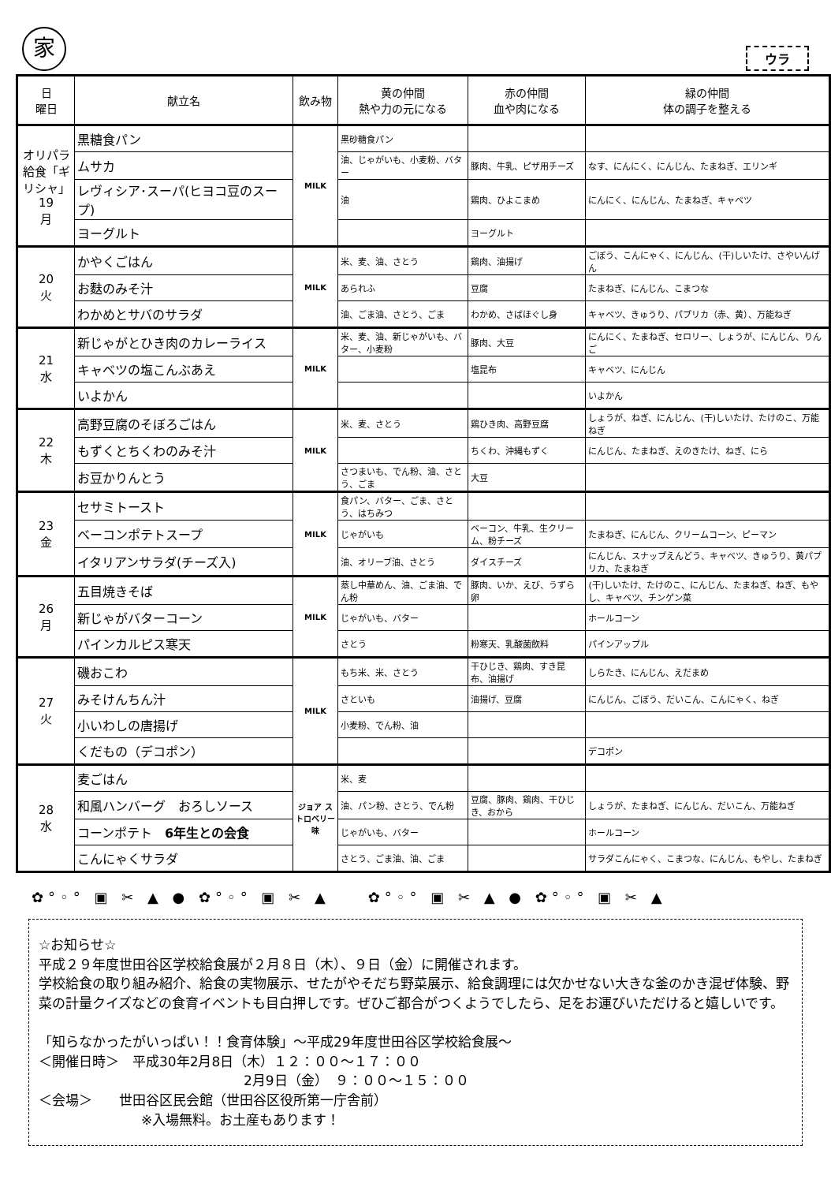家
ウラ
| 日 曜日 | 献立名 | 飲み物 | 黄の仲間 熱や力の元になる | 赤の仲間 血や肉になる | 緑の仲間 体の調子を整える |
| --- | --- | --- | --- | --- | --- |
| オリパラ給食「ギリシャ」 19 月 | 黒糖食パン | MILK | 黒砂糖食パン | | |
| | ムサカ | | 油、じゃがいも、小麦粉、バター | 豚肉、牛乳、ピザ用チーズ | なす、にんにく、にんじん、たまねぎ、エリンギ |
| | レヴィシア･スーパ(ヒヨコ豆のスープ) | | 油 | 鶏肉、ひよこまめ | にんにく、にんじん、たまねぎ、キャベツ |
| | ヨーグルト | | | ヨーグルト | |
| 20 火 | かやくごはん | MILK | 米、麦、油、さとう | 鶏肉、油揚げ | ごぼう、こんにゃく、にんじん、(干)しいたけ、さやいんげん |
| | お麩のみそ汁 | | あられふ | 豆腐 | たまねぎ、にんじん、こまつな |
| | わかめとサバのサラダ | | 油、ごま油、さとう、ごま | わかめ、さばほぐし身 | キャベツ、きゅうり、パプリカ（赤、黄）、万能ねぎ |
| 21 水 | 新じゃがとひき肉のカレーライス | MILK | 米、麦、油、新じゃがいも、バター、小麦粉 | 豚肉、大豆 | にんにく、たまねぎ、セロリー、しょうが、にんじん、りんご |
| | キャベツの塩こんぶあえ | | | 塩昆布 | キャベツ、にんじん |
| | いよかん | | | | いよかん |
| 22 木 | 高野豆腐のそぼろごはん | MILK | 米、麦、さとう | 鶏ひき肉、高野豆腐 | しょうが、ねぎ、にんじん、(干)しいたけ、たけのこ、万能ねぎ |
| | もずくとちくわのみそ汁 | | | ちくわ、沖縄もずく | にんじん、たまねぎ、えのきたけ、ねぎ、にら |
| | お豆かりんとう | | さつまいも、でん粉、油、さとう、ごま | 大豆 | |
| 23 金 | セサミトースト | MILK | 食パン、バター、ごま、さとう、はちみつ | | |
| | ベーコンポテトスープ | | じゃがいも | ベーコン、牛乳、生クリーム、粉チーズ | たまねぎ、にんじん、クリームコーン、ピーマン |
| | イタリアンサラダ(チーズ入) | | 油、オリーブ油、さとう | ダイスチーズ | にんじん、スナップえんどう、キャベツ、きゅうり、黄パプリカ、たまねぎ |
| 26 月 | 五目焼きそば | MILK | 蒸し中華めん、油、ごま油、でん粉 | 豚肉、いか、えび、うずら卵 | (干)しいたけ、たけのこ、にんじん、たまねぎ、ねぎ、もやし、キャベツ、チンゲン菜 |
| | 新じゃがバターコーン | | じゃがいも、バター | | ホールコーン |
| | パインカルピス寒天 | | さとう | 粉寒天、乳酸菌飲料 | パインアップル |
| 27 火 | 磯おこわ | MILK | もち米、米、さとう | 干ひじき、鶏肉、すき昆布、油揚げ | しらたき、にんじん、えだまめ |
| | みそけんちん汁 | | さといも | 油揚げ、豆腐 | にんじん、ごぼう、だいこん、こんにゃく、ねぎ |
| | 小いわしの唐揚げ | | 小麦粉、でん粉、油 | | |
| | くだもの（デコポン） | | | | デコポン |
| 28 水 | 麦ごはん | ジョア ストロベリー味 | 米、麦 | | |
| | 和風ハンバーグ おろしソース | | 油、パン粉、さとう、でん粉 | 豆腐、豚肉、鶏肉、干ひじき、おから | しょうが、たまねぎ、にんじん、だいこん、万能ねぎ |
| | コーンポテト 6年生との会食 | | じゃがいも、バター | | ホールコーン |
| | こんにゃくサラダ | | さとう、ごま油、油、ごま | | サラダこんにゃく、こまつな、にんじん、もやし、たまねぎ |
✿°◦° ▣ ✂ ▲ ● ✿°◦° ▣ ✂ ▲　　✿°◦° ▣ ✂ ▲ ● ✿°◦° ▣ ✂ ▲
☆お知らせ☆
平成２９年度世田谷区学校給食展が２月８日（木）、９日（金）に開催されます。
学校給食の取り組み紹介、給食の実物展示、せたがやそだち野菜展示、給食調理には欠かせない大きな釜のかき混ぜ体験、野菜の計量クイズなどの食育イベントも目白押しです。ぜひご都合がつくようでしたら、足をお運びいただけると嬉しいです。
「知らなかったがいっぱい！！食育体験」～平成29年度世田谷区学校給食展～
＜開催日時＞　平成30年2月8日（木）１２：００～１７：００
2月9日（金）　９：００～１５：００
＜会場＞　　世田谷区民会館（世田谷区役所第一庁舎前）
※入場無料。お土産もあります！